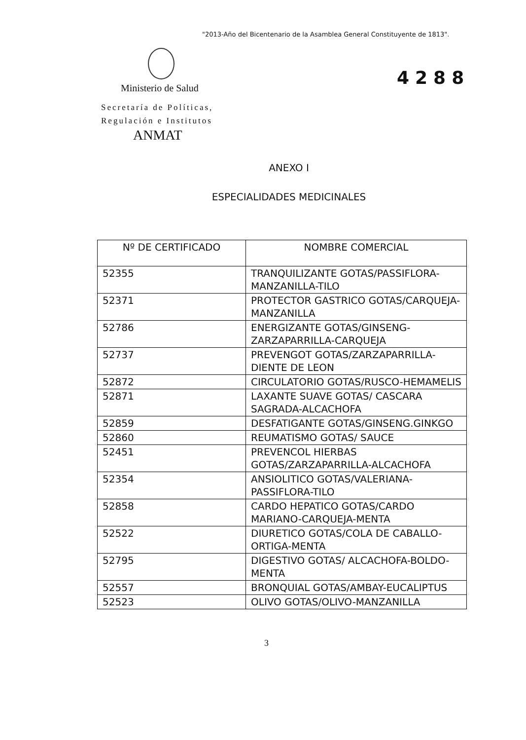"2013-Año del Bicentenario de la Asamblea General Constituyente de 1813".
Ministerio de Salud
Secretaría de Políticas,
Regulación e Institutos
ANMAT
4288
ANEXO I
ESPECIALIDADES MEDICINALES
| Nº DE CERTIFICADO | NOMBRE COMERCIAL |
| --- | --- |
| 52355 | TRANQUILIZANTE GOTAS/PASSIFLORA-MANZANILLA-TILO |
| 52371 | PROTECTOR GASTRICO GOTAS/CARQUEJA-MANZANILLA |
| 52786 | ENERGIZANTE GOTAS/GINSENG-ZARZAPARRILLA-CARQUEJA |
| 52737 | PREVENGOT GOTAS/ZARZAPARRILLA-DIENTE DE LEON |
| 52872 | CIRCULATORIO GOTAS/RUSCO-HEMAMELIS |
| 52871 | LAXANTE SUAVE GOTAS/ CASCARA SAGRADA-ALCACHOFA |
| 52859 | DESFATIGANTE GOTAS/GINSENG.GINKGO |
| 52860 | REUMATISMO GOTAS/ SAUCE |
| 52451 | PREVENCOL HIERBAS GOTAS/ZARZAPARRILLA-ALCACHOFA |
| 52354 | ANSIOLITICO GOTAS/VALERIANA-PASSIFLORA-TILO |
| 52858 | CARDO HEPATICO GOTAS/CARDO MARIANO-CARQUEJA-MENTA |
| 52522 | DIURETICO GOTAS/COLA DE CABALLO-ORTIGA-MENTA |
| 52795 | DIGESTIVO GOTAS/ ALCACHOFA-BOLDO-MENTA |
| 52557 | BRONQUIAL GOTAS/AMBAY-EUCALIPTUS |
| 52523 | OLIVO GOTAS/OLIVO-MANZANILLA |
3